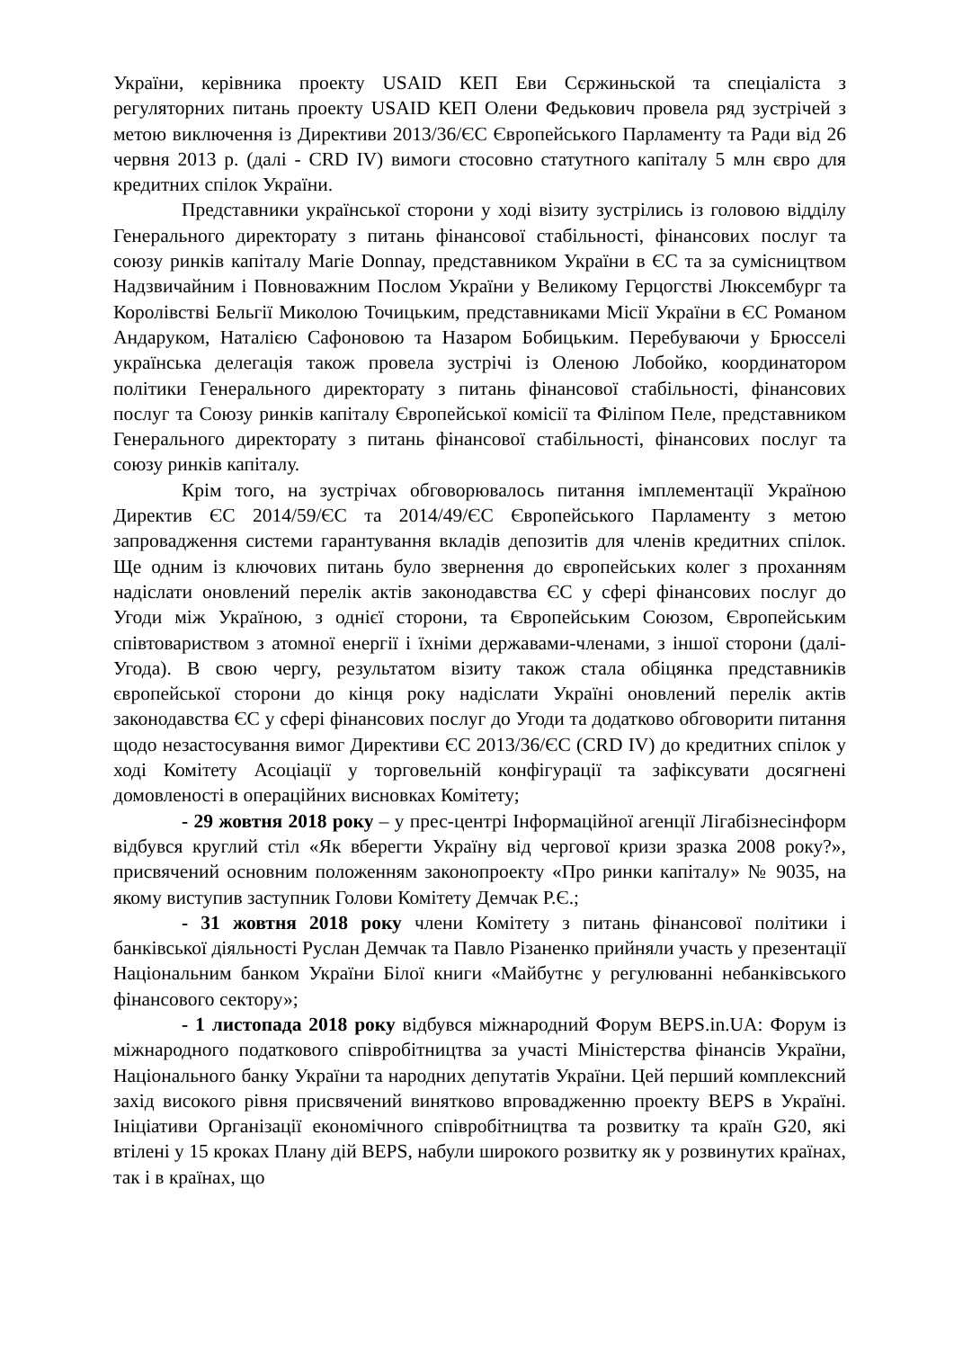України, керівника проекту USAID КЕП Еви Сєржиньской та спеціаліста з регуляторних питань проекту USAID КЕП Олени Федькович провела ряд зустрічей з метою виключення із Директиви 2013/36/ЄС Європейського Парламенту та Ради від 26 червня 2013 р. (далі - CRD IV) вимоги стосовно статутного капіталу 5 млн євро для кредитних спілок України.
Представники української сторони у ході візиту зустрілись із головою відділу Генерального директорату з питань фінансової стабільності, фінансових послуг та союзу ринків капіталу Marie Donnay, представником України в ЄС та за сумісництвом Надзвичайним і Повноважним Послом України у Великому Герцогстві Люксембург та Королівстві Бельгії Миколою Точицьким, представниками Місії України в ЄС Романом Андаруком, Наталією Сафоновою та Назаром Бобицьким. Перебуваючи у Брюсселі українська делегація також провела зустрічі із Оленою Лобойко, координатором політики Генерального директорату з питань фінансової стабільності, фінансових послуг та Союзу ринків капіталу Європейської комісії та Філіпом Пеле, представником Генерального директорату з питань фінансової стабільності, фінансових послуг та союзу ринків капіталу.
Крім того, на зустрічах обговорювалось питання імплементації Україною Директив ЄС 2014/59/ЄС та 2014/49/ЄС Європейського Парламенту з метою запровадження системи гарантування вкладів депозитів для членів кредитних спілок. Ще одним із ключових питань було звернення до європейських колег з проханням надіслати оновлений перелік актів законодавства ЄС у сфері фінансових послуг до Угоди між Україною, з однієї сторони, та Європейським Союзом, Європейським співтовариством з атомної енергії і їхніми державами-членами, з іншої сторони (далі-Угода). В свою чергу, результатом візиту також стала обіцянка представників європейської сторони до кінця року надіслати Україні оновлений перелік актів законодавства ЄС у сфері фінансових послуг до Угоди та додатково обговорити питання щодо незастосування вимог Директиви ЄС 2013/36/ЄС (CRD IV) до кредитних спілок у ході Комітету Асоціації у торговельній конфігурації та зафіксувати досягнені домовленості в операційних висновках Комітету;
- 29 жовтня 2018 року – у прес-центрі Інформаційної агенції Лігабізнесінформ відбувся круглий стіл «Як вберегти Україну від чергової кризи зразка 2008 року?», присвячений основним положенням законопроекту «Про ринки капіталу» № 9035, на якому виступив заступник Голови Комітету Демчак Р.Є.;
- 31 жовтня 2018 року члени Комітету з питань фінансової політики і банківської діяльності Руслан Демчак та Павло Різаненко прийняли участь у презентації Національним банком України Білої книги «Майбутнє у регулюванні небанківського фінансового сектору»;
- 1 листопада 2018 року відбувся міжнародний Форум BEPS.in.UA: Форум із міжнародного податкового співробітництва за участі Міністерства фінансів України, Національного банку України та народних депутатів України. Цей перший комплексний захід високого рівня присвячений винятково впровадженню проекту BEPS в Україні. Ініціативи Організації економічного співробітництва та розвитку та країн G20, які втілені у 15 кроках Плану дій BEPS, набули широкого розвитку як у розвинутих країнах, так і в країнах, що